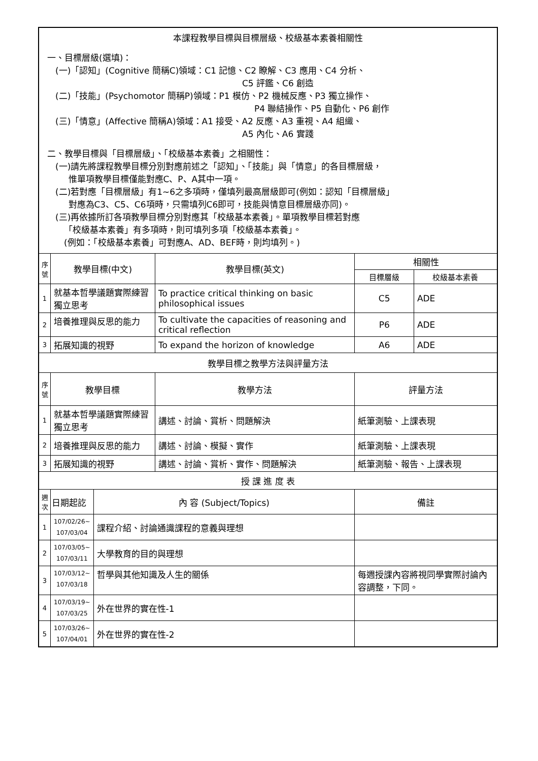| 本課程教學目標與目標層級、校級基本素養相關性 一、目標層級(選填)： (一)「認知」(Cognitive 簡稱C)領域：C1 記憶、C2 瞭解、C3 應用、C4 分析、 C5 評鑑、C6 創造 (二)「技能」(Psychomotor 簡稱P)領域：P1 模仿、P2 機械反應、P3 獨立操作、 P4 聯結操作、P5 自動化、P6 創作 (三)「情意」(Affective 簡稱A)領域：A1 接受、A2 反應、A3 重視、A4 組織、 A5 內化、A6 實踐 二、教學目標與「目標層級」、「校級基本素養」之相關性： (一)請先將課程教學目標分別對應前述之「認知」、「技能」與「情意」的各目標層級， 惟單項教學目標僅能對應C、P、A其中一項。 (二)若對應「目標層級」有1~6之多項時，僅填列最高層級即可(例如：認知「目標層級」 對應為C3、C5、C6項時，只需填列C6即可，技能與情意目標層級亦同)。 (三)再依據所訂各項教學目標分別對應其「校級基本素養」。單項教學目標若對應 「校級基本素養」有多項時，則可填列多項「校級基本素養」。 (例如：「校級基本素養」可對應A、AD、BEF時，則均填列。) | | | | | |
| 序號 | 教學目標(中文) | | 教學目標(英文) | 相關性 | |
| | | | | 目標層級 | 校級基本素養 |
| 1 | 就基本哲學議題實際練習獨立思考 | | To practice critical thinking on basic philosophical issues | C5 | ADE |
| 2 | 培養推理與反思的能力 | | To cultivate the capacities of reasoning and critical reflection | P6 | ADE |
| 3 | 拓展知識的視野 | | To expand the horizon of knowledge | A6 | ADE |
| 教學目標之教學方法與評量方法 | | | | | |
| 序號 | 教學目標 | | 教學方法 | 評量方法 | |
| 1 | 就基本哲學議題實際練習獨立思考 | | 講述、討論、賞析、問題解決 | 紙筆測驗、上課表現 | |
| 2 | 培養推理與反思的能力 | | 講述、討論、模擬、實作 | 紙筆測驗、上課表現 | |
| 3 | 拓展知識的視野 | | 講述、討論、賞析、實作、問題解決 | 紙筆測驗、報告、上課表現 | |
| 授 課 進 度 表 | | | | | |
| 週次 | 日期起訖 | 內 容 (Subject/Topics) | | 備註 | |
| 1 | 107/02/26~ 107/03/04 | 課程介紹、討論通識課程的意義與理想 | | | |
| 2 | 107/03/05~ 107/03/11 | 大學教育的目的與理想 | | | |
| 3 | 107/03/12~ 107/03/18 | 哲學與其他知識及人生的關係 | | 每週授課內容將視同學實際討論內容調整，下同。 | |
| 4 | 107/03/19~ 107/03/25 | 外在世界的實在性-1 | | | |
| 5 | 107/03/26~ 107/04/01 | 外在世界的實在性-2 | | | |